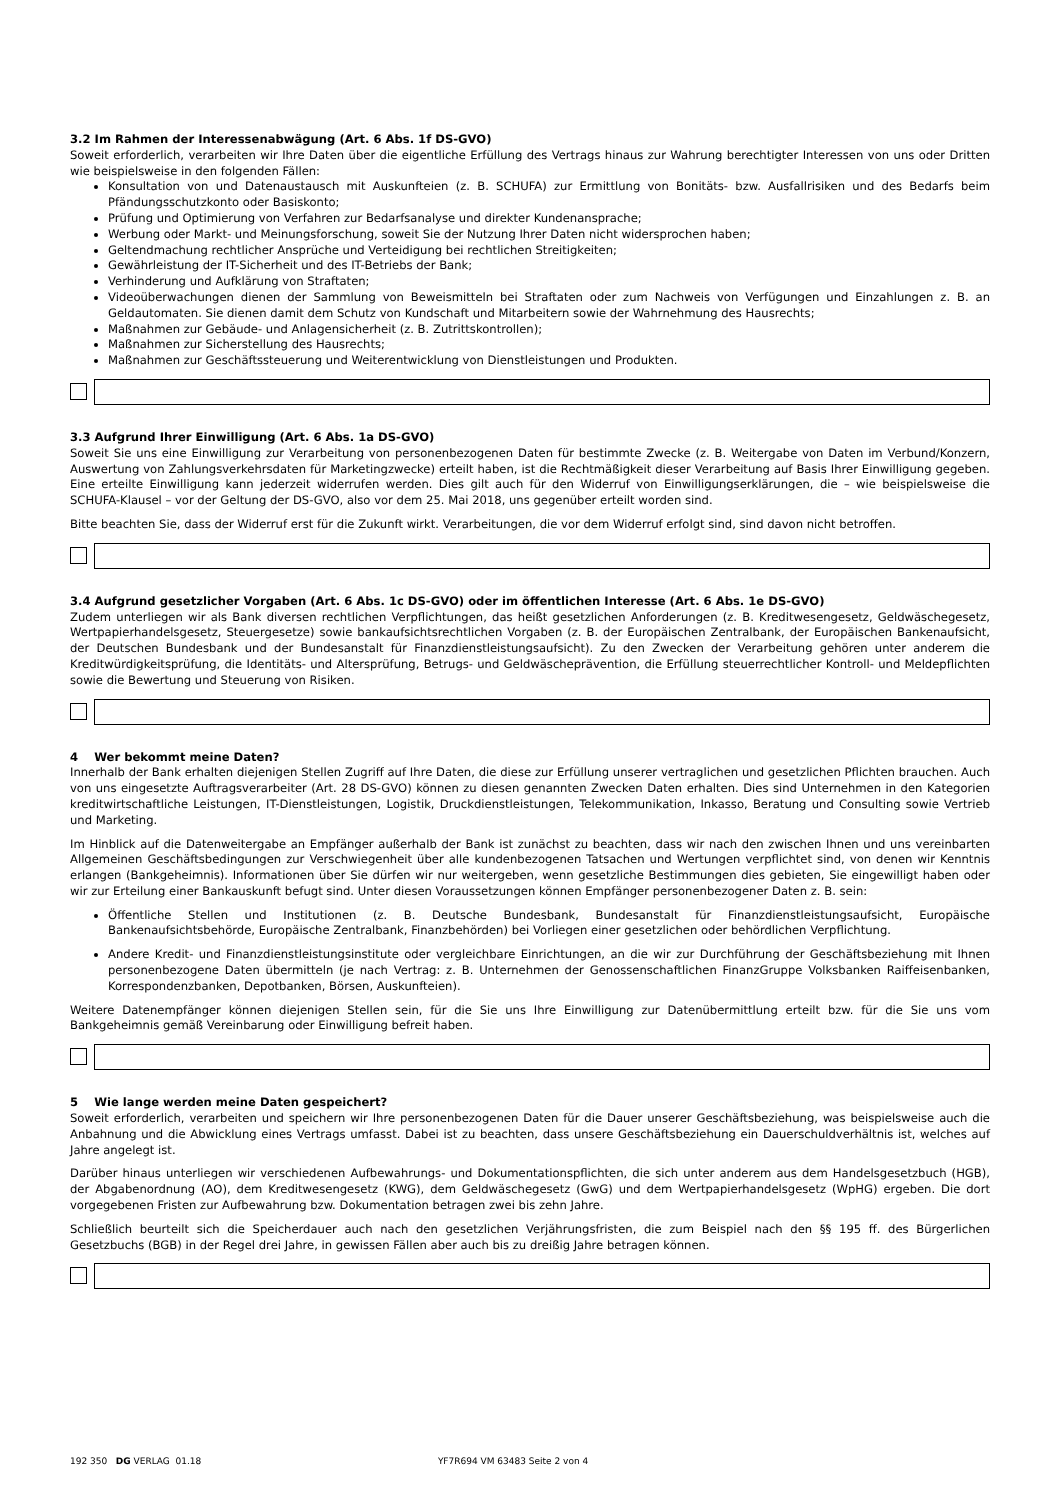3.2 Im Rahmen der Interessenabwägung (Art. 6 Abs. 1f DS-GVO)
Soweit erforderlich, verarbeiten wir Ihre Daten über die eigentliche Erfüllung des Vertrags hinaus zur Wahrung berechtigter Interessen von uns oder Dritten wie beispielsweise in den folgenden Fällen:
Konsultation von und Datenaustausch mit Auskunfteien (z. B. SCHUFA) zur Ermittlung von Bonitäts- bzw. Ausfallrisiken und des Bedarfs beim Pfändungsschutzkonto oder Basiskonto;
Prüfung und Optimierung von Verfahren zur Bedarfsanalyse und direkter Kundenansprache;
Werbung oder Markt- und Meinungsforschung, soweit Sie der Nutzung Ihrer Daten nicht widersprochen haben;
Geltendmachung rechtlicher Ansprüche und Verteidigung bei rechtlichen Streitigkeiten;
Gewährleistung der IT-Sicherheit und des IT-Betriebs der Bank;
Verhinderung und Aufklärung von Straftaten;
Videoüberwachungen dienen der Sammlung von Beweismitteln bei Straftaten oder zum Nachweis von Verfügungen und Einzahlungen z. B. an Geldautomaten. Sie dienen damit dem Schutz von Kundschaft und Mitarbeitern sowie der Wahrnehmung des Hausrechts;
Maßnahmen zur Gebäude- und Anlagensicherheit (z. B. Zutrittskontrollen);
Maßnahmen zur Sicherstellung des Hausrechts;
Maßnahmen zur Geschäftssteuerung und Weiterentwicklung von Dienstleistungen und Produkten.
3.3 Aufgrund Ihrer Einwilligung (Art. 6 Abs. 1a DS-GVO)
Soweit Sie uns eine Einwilligung zur Verarbeitung von personenbezogenen Daten für bestimmte Zwecke (z. B. Weitergabe von Daten im Verbund/Konzern, Auswertung von Zahlungsverkehrsdaten für Marketingzwecke) erteilt haben, ist die Rechtmäßigkeit dieser Verarbeitung auf Basis Ihrer Einwilligung gegeben. Eine erteilte Einwilligung kann jederzeit widerrufen werden. Dies gilt auch für den Widerruf von Einwilligungserklärungen, die – wie beispielsweise die SCHUFA-Klausel – vor der Geltung der DS-GVO, also vor dem 25. Mai 2018, uns gegenüber erteilt worden sind.
Bitte beachten Sie, dass der Widerruf erst für die Zukunft wirkt. Verarbeitungen, die vor dem Widerruf erfolgt sind, sind davon nicht betroffen.
3.4 Aufgrund gesetzlicher Vorgaben (Art. 6 Abs. 1c DS-GVO) oder im öffentlichen Interesse (Art. 6 Abs. 1e DS-GVO)
Zudem unterliegen wir als Bank diversen rechtlichen Verpflichtungen, das heißt gesetzlichen Anforderungen (z. B. Kreditwesengesetz, Geldwäschegesetz, Wertpapierhandelsgesetz, Steuergesetze) sowie bankaufsichtsrechtlichen Vorgaben (z. B. der Europäischen Zentralbank, der Europäischen Bankenaufsicht, der Deutschen Bundesbank und der Bundesanstalt für Finanzdienstleistungsaufsicht). Zu den Zwecken der Verarbeitung gehören unter anderem die Kreditwürdigkeitsprüfung, die Identitäts- und Altersprüfung, Betrugs- und Geldwäscheprävention, die Erfüllung steuerrechtlicher Kontroll- und Meldepflichten sowie die Bewertung und Steuerung von Risiken.
4 Wer bekommt meine Daten?
Innerhalb der Bank erhalten diejenigen Stellen Zugriff auf Ihre Daten, die diese zur Erfüllung unserer vertraglichen und gesetzlichen Pflichten brauchen. Auch von uns eingesetzte Auftragsverarbeiter (Art. 28 DS-GVO) können zu diesen genannten Zwecken Daten erhalten. Dies sind Unternehmen in den Kategorien kreditwirtschaftliche Leistungen, IT-Dienstleistungen, Logistik, Druckdienstleistungen, Telekommunikation, Inkasso, Beratung und Consulting sowie Vertrieb und Marketing.
Im Hinblick auf die Datenweitergabe an Empfänger außerhalb der Bank ist zunächst zu beachten, dass wir nach den zwischen Ihnen und uns vereinbarten Allgemeinen Geschäftsbedingungen zur Verschwiegenheit über alle kundenbezogenen Tatsachen und Wertungen verpflichtet sind, von denen wir Kenntnis erlangen (Bankgeheimnis). Informationen über Sie dürfen wir nur weitergeben, wenn gesetzliche Bestimmungen dies gebieten, Sie eingewilligt haben oder wir zur Erteilung einer Bankauskunft befugt sind. Unter diesen Voraussetzungen können Empfänger personenbezogener Daten z. B. sein:
Öffentliche Stellen und Institutionen (z. B. Deutsche Bundesbank, Bundesanstalt für Finanzdienstleistungsaufsicht, Europäische Bankenaufsichtsbehörde, Europäische Zentralbank, Finanzbehörden) bei Vorliegen einer gesetzlichen oder behördlichen Verpflichtung.
Andere Kredit- und Finanzdienstleistungsinstitute oder vergleichbare Einrichtungen, an die wir zur Durchführung der Geschäftsbeziehung mit Ihnen personenbezogene Daten übermitteln (je nach Vertrag: z. B. Unternehmen der Genossenschaftlichen FinanzGruppe Volksbanken Raiff­eisenbanken, Korrespondenzbanken, Depotbanken, Börsen, Auskunfteien).
Weitere Datenempfänger können diejenigen Stellen sein, für die Sie uns Ihre Einwilligung zur Datenübermittlung erteilt bzw. für die Sie uns vom Bankgeheimnis gemäß Vereinbarung oder Einwilligung befreit haben.
5 Wie lange werden meine Daten gespeichert?
Soweit erforderlich, verarbeiten und speichern wir Ihre personenbezogenen Daten für die Dauer unserer Geschäftsbeziehung, was beispielsweise auch die Anbahnung und die Abwicklung eines Vertrags umfasst. Dabei ist zu beachten, dass unsere Geschäftsbeziehung ein Dauerschuldverhältnis ist, welches auf Jahre angelegt ist.
Darüber hinaus unterliegen wir verschiedenen Aufbewahrungs- und Dokumentationspflichten, die sich unter anderem aus dem Handelsgesetzbuch (HGB), der Abgabenordnung (AO), dem Kreditwesengesetz (KWG), dem Geldwäschegesetz (GwG) und dem Wertpapierhandelsgesetz (WpHG) ergeben. Die dort vorgegebenen Fristen zur Aufbewahrung bzw. Dokumentation betragen zwei bis zehn Jahre.
Schließlich beurteilt sich die Speicherdauer auch nach den gesetzlichen Verjährungsfristen, die zum Beispiel nach den §§ 195 ff. des Bürgerlichen Gesetzbuchs (BGB) in der Regel drei Jahre, in gewissen Fällen aber auch bis zu dreißig Jahre betragen können.
192 350 DG VERLAG 01.18 YF7R694 VM 63483 Seite 2 von 4